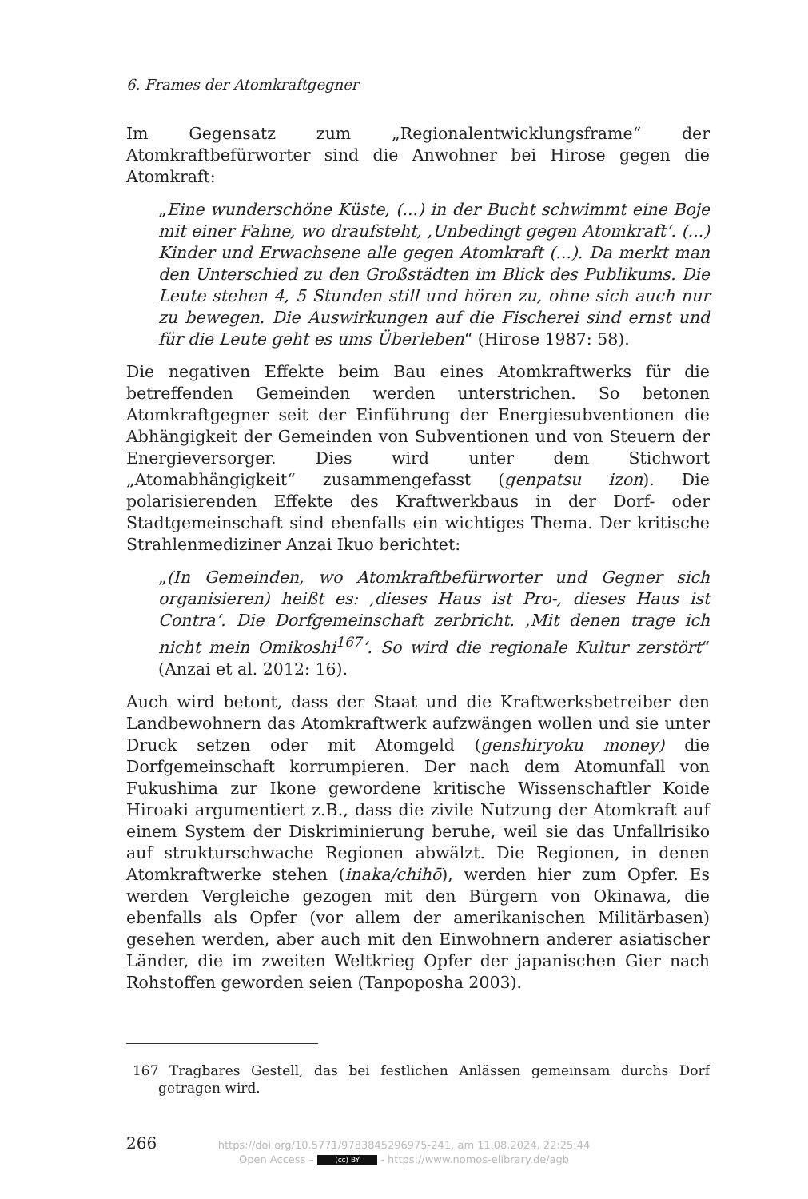6. Frames der Atomkraftgegner
Im Gegensatz zum „Regionalentwicklungsframe“ der Atomkraftbefürworter sind die Anwohner bei Hirose gegen die Atomkraft:
„Eine wunderschöne Küste, (...) in der Bucht schwimmt eine Boje mit einer Fahne, wo draufsteht, ‚Unbedingt gegen Atomkraft‘. (...) Kinder und Erwachsene alle gegen Atomkraft (...). Da merkt man den Unterschied zu den Großstädten im Blick des Publikums. Die Leute stehen 4, 5 Stunden still und hören zu, ohne sich auch nur zu bewegen. Die Auswirkungen auf die Fischerei sind ernst und für die Leute geht es ums Überleben“ (Hirose 1987: 58).
Die negativen Effekte beim Bau eines Atomkraftwerks für die betreffenden Gemeinden werden unterstrichen. So betonen Atomkraftgegner seit der Einführung der Energiesubventionen die Abhängigkeit der Gemeinden von Subventionen und von Steuern der Energieversorger. Dies wird unter dem Stichwort „Atomabhängigkeit“ zusammengefasst (genpatsu izon). Die polarisierenden Effekte des Kraftwerkbaus in der Dorf- oder Stadtgemeinschaft sind ebenfalls ein wichtiges Thema. Der kritische Strahlenmediziner Anzai Ikuo berichtet:
„(In Gemeinden, wo Atomkraftbefürworter und Gegner sich organisieren) heißt es: ‚dieses Haus ist Pro-, dieses Haus ist Contra‘. Die Dorfgemeinschaft zerbricht. ‚Mit denen trage ich nicht mein Omikoshi<sup>167</sup>‘. So wird die regionale Kultur zerstört“ (Anzai et al. 2012: 16).
Auch wird betont, dass der Staat und die Kraftwerksbetreiber den Landbewohnern das Atomkraftwerk aufzwängen wollen und sie unter Druck setzen oder mit Atomgeld (genshiryoku money) die Dorfgemeinschaft korrumpieren. Der nach dem Atomunfall von Fukushima zur Ikone gewordene kritische Wissenschaftler Koide Hiroaki argumentiert z.B., dass die zivile Nutzung der Atomkraft auf einem System der Diskriminierung beruhe, weil sie das Unfallrisiko auf strukturschwache Regionen abwälzt. Die Regionen, in denen Atomkraftwerke stehen (inaka/chihō), werden hier zum Opfer. Es werden Vergleiche gezogen mit den Bürgern von Okinawa, die ebenfalls als Opfer (vor allem der amerikanischen Militärbasen) gesehen werden, aber auch mit den Einwohnern anderer asiatischer Länder, die im zweiten Weltkrieg Opfer der japanischen Gier nach Rohstoffen geworden seien (Tanpoposha 2003).
167 Tragbares Gestell, das bei festlichen Anlässen gemeinsam durchs Dorf getragen wird.
266
https://doi.org/10.5771/9783845296975-241, am 11.08.2024, 22:25:44
Open Access – (cc) BY - https://www.nomos-elibrary.de/agb